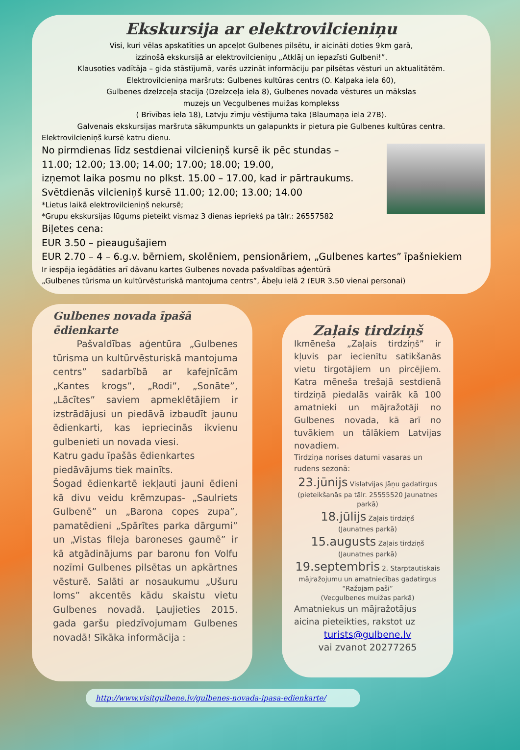Ekskursija ar elektrovilcieniņu
Visi, kuri vēlas apskatīties un apceļot Gulbenes pilsētu, ir aicināti doties 9km garā,
izzinošā ekskursijā ar elektrovilcieniņu „Atklāj un iepazīsti Gulbeni!”.
Klausoties vadītāja – gida stāstījumā, varēs uzzināt informāciju par pilsētas vēsturi un aktualitātēm.
Elektrovilcieniņa maršruts: Gulbenes kultūras centrs (O. Kalpaka iela 60),
Gulbenes dzelzceļa stacija (Dzelzceļa iela 8), Gulbenes novada vēstures un mākslas
muzejs un Vecgulbenes muižas komplekss
( Brīvības iela 18), Latvju zīmju vēstījuma taka (Blaumaņa iela 27B).
Galvenais ekskursijas maršruta sākumpunkts un galapunkts ir pietura pie Gulbenes kultūras centra.
Elektrovilcieniņš kursē katru dienu.
No pirmdienas līdz sestdienai vilcieniņš kursē ik pēc stundas –
11.00; 12.00; 13.00; 14.00; 17.00; 18.00; 19.00,
izņemot laika posmu no plkst. 15.00 – 17.00, kad ir pārtraukums.
Svētdienās vilcieniņš kursē 11.00; 12.00; 13.00; 14.00
*Lietus laikā elektrovilcieniņš nekursē;
*Grupu ekskursijas lūgums pieteikt vismaz 3 dienas iepriekš pa tālr.: 26557582
Biļetes cena:
EUR 3.50 – pieaugušajiem
EUR 2.70 – 4 – 6.g.v. bērniem, skolēniem, pensionāriem, „Gulbenes kartes” īpašniekiem
Ir iespēja iegādāties arī dāvanu kartes Gulbenes novada pašvaldības aģentūrā
„Gulbenes tūrisma un kultūrvēsturiskā mantojuma centrs”, Ābeļu ielā 2 (EUR 3.50 vienai personai)
Gulbenes novada īpašā ēdienkarte
Pašvaldības aģentūra „Gulbenes tūrisma un kultūrvēsturiskā mantojuma centrs” sadarbībā ar kafejnīcām „Kantes krogs”, „Rodi”, „Sonāte”, „Lācītes” saviem apmeklētājiem ir izstrādājusi un piedāvā izbaudīt jaunu ēdienkarti, kas iepriecinās ikvienu gulbenieti un novada viesi.
Katru gadu īpašās ēdienkartes piedāvājums tiek mainīts.
Šogad ēdienkartē iekļauti jauni ēdieni kā divu veidu krēmzupas- „Saulriets Gulbenē” un „Barona copes zupa”, pamatēdieni „Spārītes parka dārgumi” un „Vistas fileja baroneses gaumē” ir kā atgādinājums par baronu fon Volfu nozīmi Gulbenes pilsētas un apkārtnes vēsturē. Salāti ar nosaukumu „Ušuru loms” akcentēs kādu skaistu vietu Gulbenes novadā. Ļaujieties 2015. gada garšu piedzīvojumam Gulbenes novadā! Sīkāka informācija :
Zaļais tirdziņš
Ikmēneša „Zaļais tirdziņš” ir kļuvis par iecienītu satikšanās vietu tirgotājiem un pircējiem. Katra mēneša trešajā sestdienā tirdziņā piedalās vairāk kā 100 amatnieki un mājražotāji no Gulbenes novada, kā arī no tuvākiem un tālākiem Latvijas novadiem.
Tirdziņa norises datumi vasaras un rudens sezonā:
23.jūnijs Vislatvijas Jāņu gadatirgus
(pieteikšanās pa tālr. 25555520 Jaunatnes parkā)
18.jūlijs Zaļais tirdziņš
(Jaunatnes parkā)
15.augusts Zaļais tirdziņš
(Jaunatnes parkā)
19.septembris 2. Starptautiskais mājražojumu un amatniecības gadatirgus “Ražojam paši”
(Vecgulbenes muižas parkā)
Amatniekus un mājražotājus aicina pieteikties, rakstot uz
turists@gulbene.lv
vai zvanot 20277265
http://www.visitgulbene.lv/gulbenes-novada-ipasa-edienkarte/